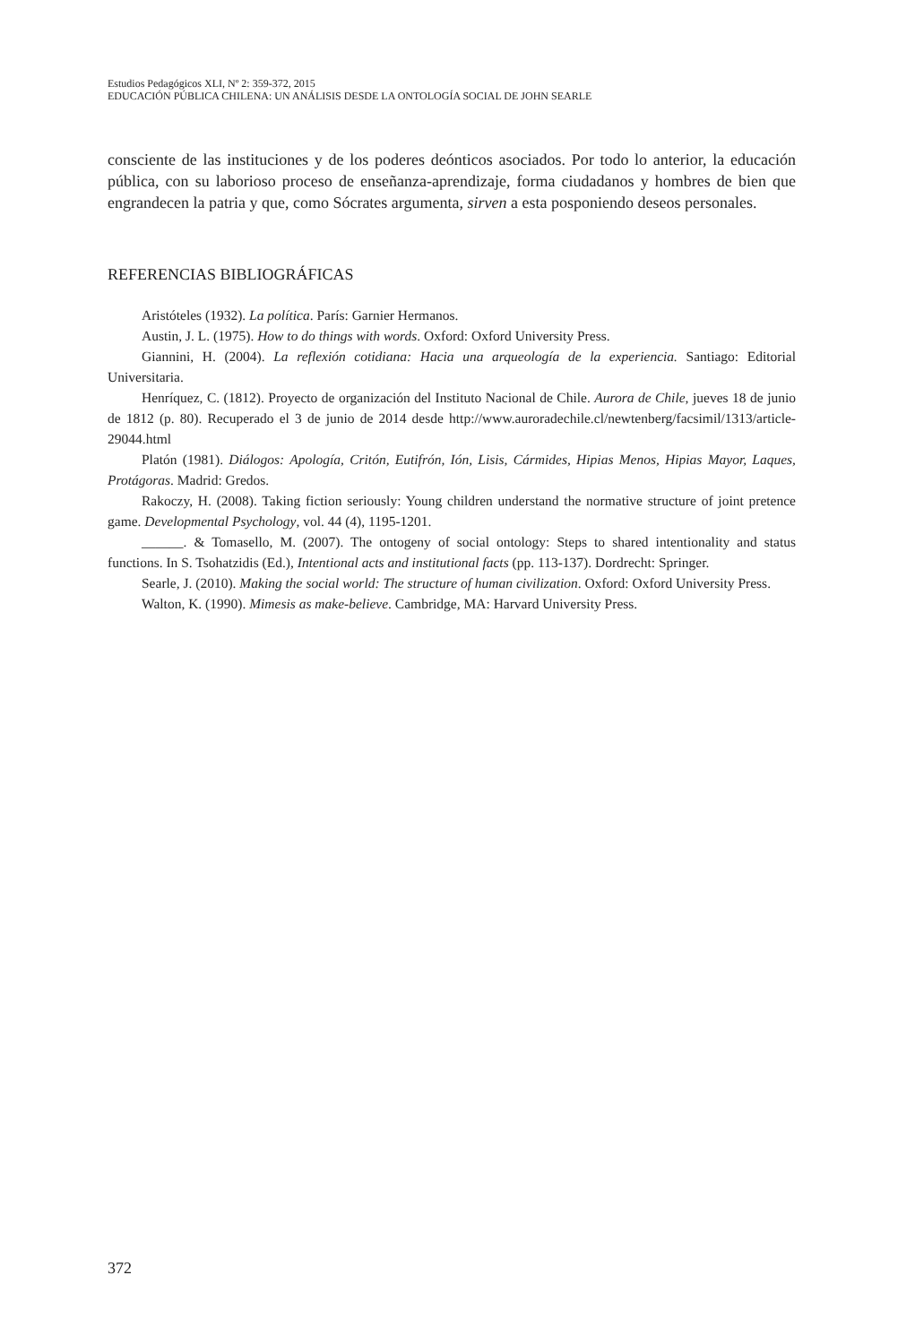Estudios Pedagógicos XLI, Nº 2: 359-372, 2015
EDUCACIÓN PÚBLICA CHILENA: UN ANÁLISIS DESDE LA ONTOLOGÍA SOCIAL DE JOHN SEARLE
consciente de las instituciones y de los poderes deónticos asociados. Por todo lo anterior, la educación pública, con su laborioso proceso de enseñanza-aprendizaje, forma ciudadanos y hombres de bien que engrandecen la patria y que, como Sócrates argumenta, sirven a esta posponiendo deseos personales.
REFERENCIAS BIBLIOGRÁFICAS
Aristóteles (1932). La política. París: Garnier Hermanos.
Austin, J. L. (1975). How to do things with words. Oxford: Oxford University Press.
Giannini, H. (2004). La reflexión cotidiana: Hacia una arqueología de la experiencia. Santiago: Editorial Universitaria.
Henríquez, C. (1812). Proyecto de organización del Instituto Nacional de Chile. Aurora de Chile, jueves 18 de junio de 1812 (p. 80). Recuperado el 3 de junio de 2014 desde http://www.auroradechile.cl/newtenberg/facsimil/1313/article-29044.html
Platón (1981). Diálogos: Apología, Critón, Eutifrón, Ión, Lisis, Cármides, Hipias Menos, Hipias Mayor, Laques, Protágoras. Madrid: Gredos.
Rakoczy, H. (2008). Taking fiction seriously: Young children understand the normative structure of joint pretence game. Developmental Psychology, vol. 44 (4), 1195-1201.
______. & Tomasello, M. (2007). The ontogeny of social ontology: Steps to shared intentionality and status functions. In S. Tsohatzidis (Ed.), Intentional acts and institutional facts (pp. 113-137). Dordrecht: Springer.
Searle, J. (2010). Making the social world: The structure of human civilization. Oxford: Oxford University Press.
Walton, K. (1990). Mimesis as make-believe. Cambridge, MA: Harvard University Press.
372